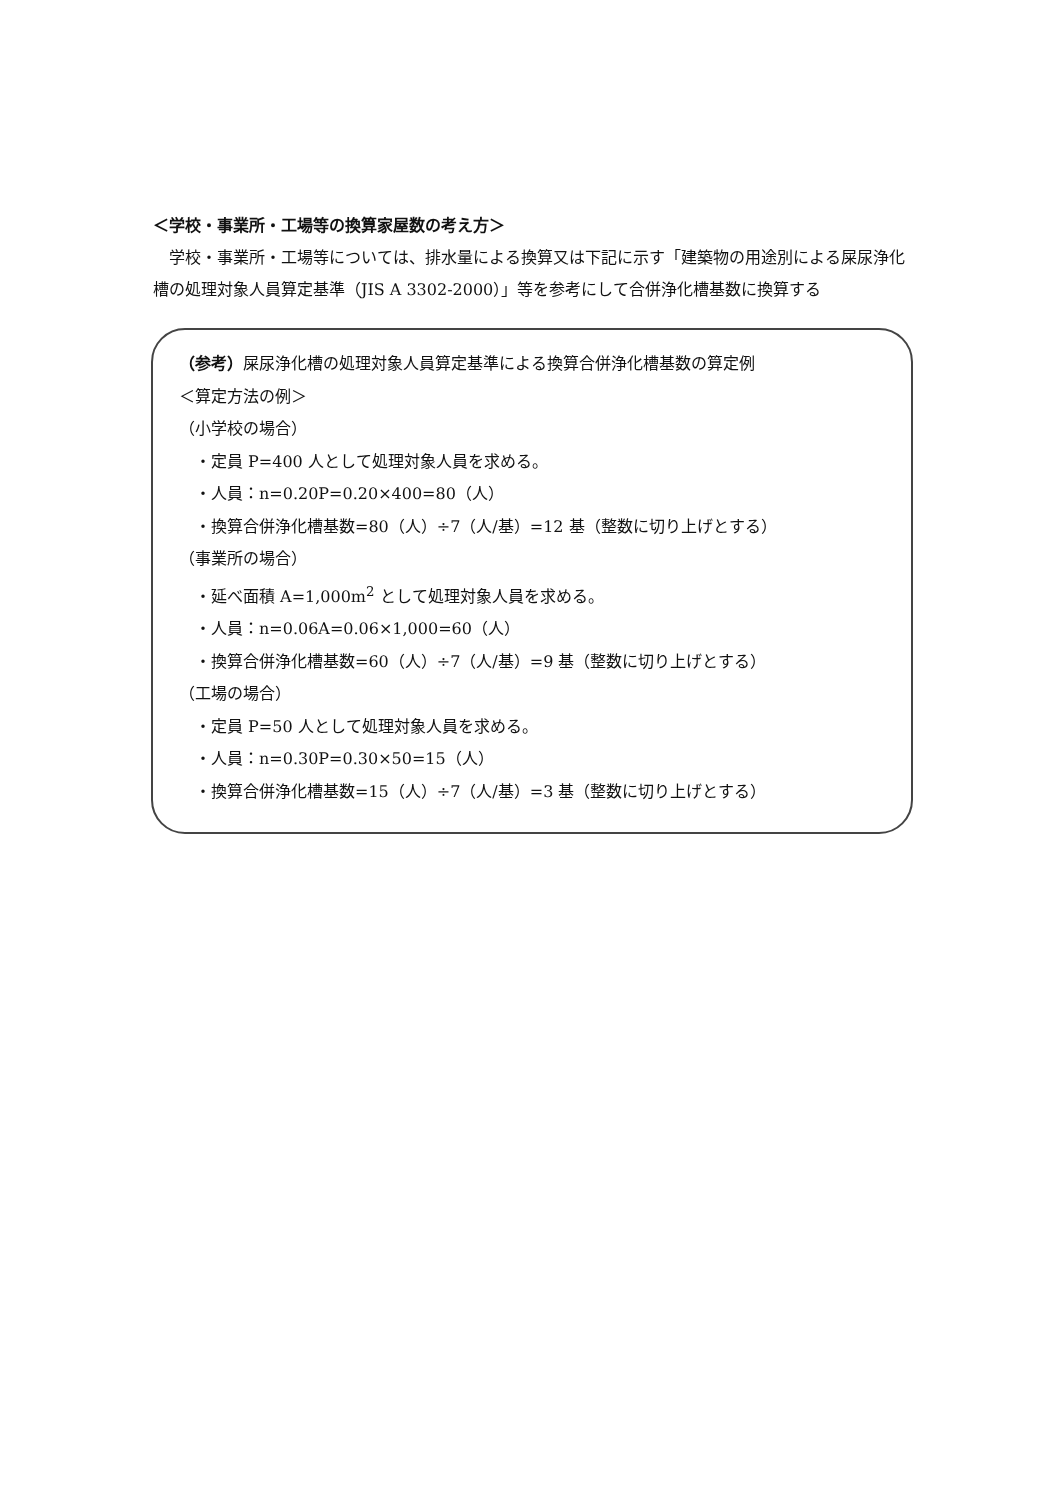＜学校・事業所・工場等の換算家屋数の考え方＞
学校・事業所・工場等については、排水量による換算又は下記に示す「建築物の用途別による屎尿浄化槽の処理対象人員算定基準（JIS A 3302-2000）」等を参考にして合併浄化槽基数に換算する
（参考）屎尿浄化槽の処理対象人員算定基準による換算合併浄化槽基数の算定例
＜算定方法の例＞
（小学校の場合）
・定員 P=400 人として処理対象人員を求める。
・人員：n=0.20P=0.20×400=80（人）
・換算合併浄化槽基数=80（人）÷7（人/基）=12 基（整数に切り上げとする）
（事業所の場合）
・延べ面積 A=1,000m<sup>2</sup> として処理対象人員を求める。
・人員：n=0.06A=0.06×1,000=60（人）
・換算合併浄化槽基数=60（人）÷7（人/基）=9 基（整数に切り上げとする）
（工場の場合）
・定員 P=50 人として処理対象人員を求める。
・人員：n=0.30P=0.30×50=15（人）
・換算合併浄化槽基数=15（人）÷7（人/基）=3 基（整数に切り上げとする）